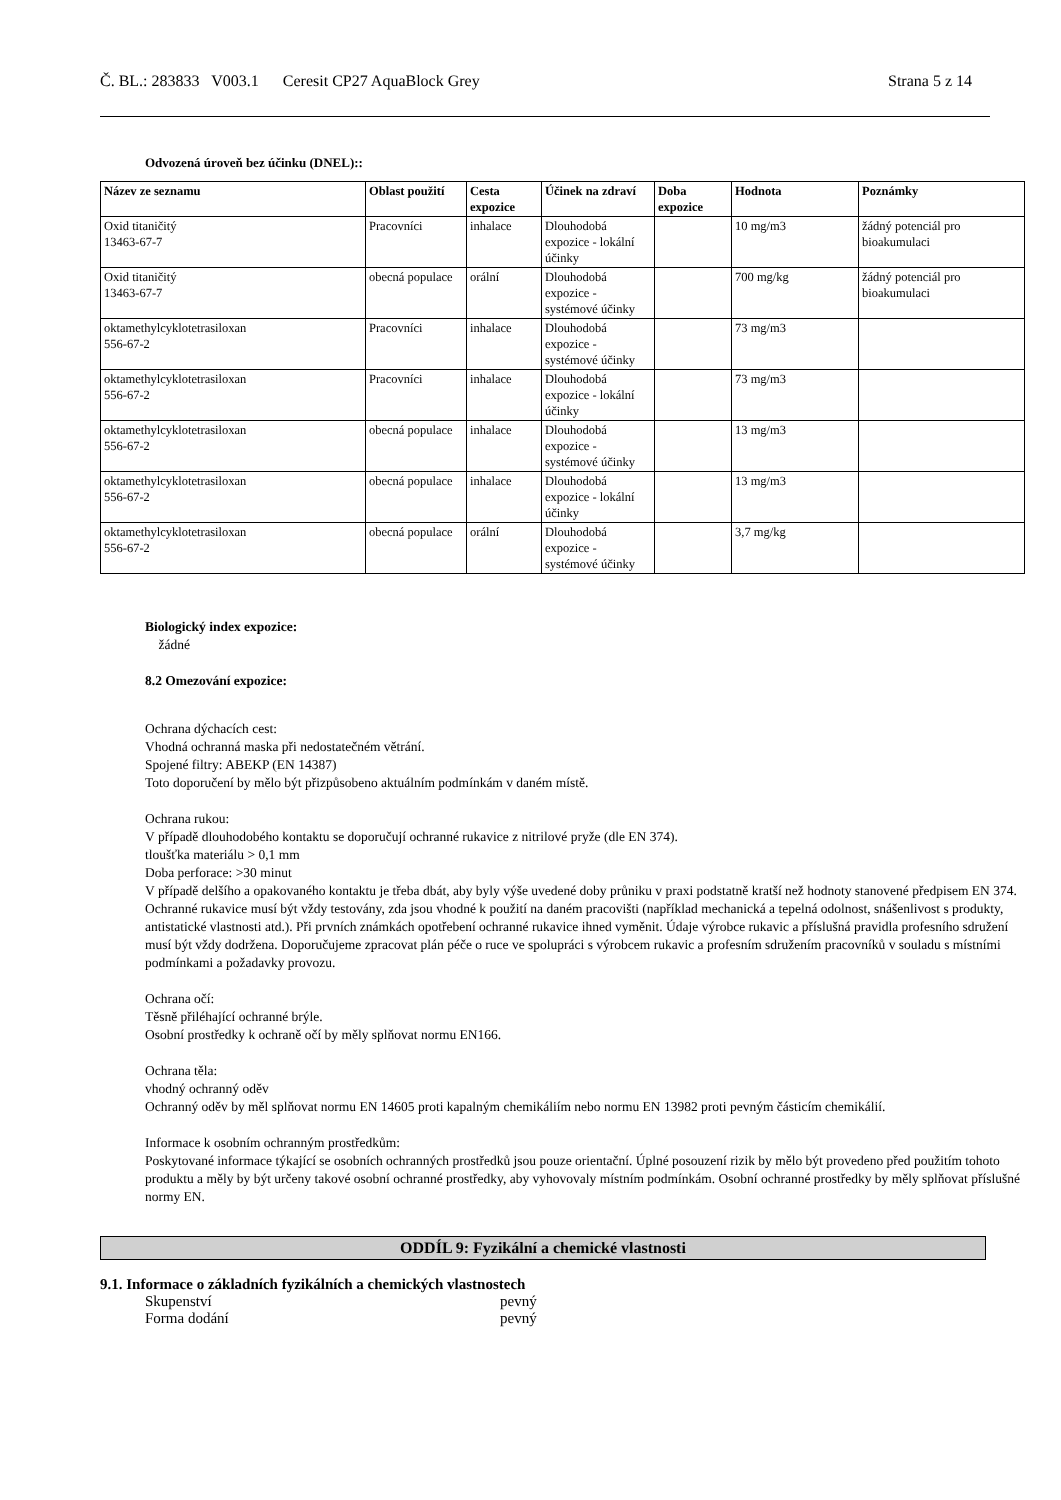Č. BL.: 283833 V003.1 Ceresit CP27 AquaBlock Grey Strana 5 z 14
Odvozená úroveň bez účinku (DNEL)::
| Název ze seznamu | Oblast použití | Cesta expozice | Účinek na zdraví | Doba expozice | Hodnota | Poznámky |
| --- | --- | --- | --- | --- | --- | --- |
| Oxid titaničitý 13463-67-7 | Pracovníci | inhalace | Dlouhodobá expozice - lokální účinky | | 10 mg/m3 | žádný potenciál pro bioakumulaci |
| Oxid titaničitý 13463-67-7 | obecná populace | orální | Dlouhodobá expozice - systémové účinky | | 700 mg/kg | žádný potenciál pro bioakumulaci |
| oktamethylcyklotetrasiloxan 556-67-2 | Pracovníci | inhalace | Dlouhodobá expozice - systémové účinky | | 73 mg/m3 | |
| oktamethylcyklotetrasiloxan 556-67-2 | Pracovníci | inhalace | Dlouhodobá expozice - lokální účinky | | 73 mg/m3 | |
| oktamethylcyklotetrasiloxan 556-67-2 | obecná populace | inhalace | Dlouhodobá expozice - systémové účinky | | 13 mg/m3 | |
| oktamethylcyklotetrasiloxan 556-67-2 | obecná populace | inhalace | Dlouhodobá expozice - lokální účinky | | 13 mg/m3 | |
| oktamethylcyklotetrasiloxan 556-67-2 | obecná populace | orální | Dlouhodobá expozice - systémové účinky | | 3,7 mg/kg | |
Biologický index expozice:
žádné
8.2 Omezování expozice:
Ochrana dýchacích cest:
Vhodná ochranná maska při nedostatečném větrání.
Spojené filtry: ABEKP (EN 14387)
Toto doporučení by mělo být přizpůsobeno aktuálním podmínkám v daném místě.
Ochrana rukou:
V případě dlouhodobého kontaktu se doporučují ochranné rukavice z nitrilové pryže (dle EN 374).
tloušťka materiálu > 0,1 mm
Doba perforace: >30 minut
V případě delšího a opakovaného kontaktu je třeba dbát, aby byly výše uvedené doby průniku v praxi podstatně kratší než hodnoty stanovené předpisem EN 374. Ochranné rukavice musí být vždy testovány, zda jsou vhodné k použití na daném pracovišti (například mechanická a tepelná odolnost, snášenlivost s produkty, antistatické vlastnosti atd.). Při prvních známkách opotřebení ochranné rukavice ihned vyměnit. Údaje výrobce rukavic a příslušná pravidla profesního sdružení musí být vždy dodržena. Doporučujeme zpracovat plán péče o ruce ve spolupráci s výrobcem rukavic a profesním sdružením pracovníků v souladu s místními podmínkami a požadavky provozu.
Ochrana očí:
Těsně přiléhající ochranné brýle.
Osobní prostředky k ochraně očí by měly splňovat normu EN166.
Ochrana těla:
vhodný ochranný oděv
Ochranný oděv by měl splňovat normu EN 14605 proti kapalným chemikáliím nebo normu EN 13982 proti pevným částicím chemikálií.
Informace k osobním ochranným prostředkům:
Poskytované informace týkající se osobních ochranných prostředků jsou pouze orientační. Úplné posouzení rizik by mělo být provedeno před použitím tohoto produktu a měly by být určeny takové osobní ochranné prostředky, aby vyhovovaly místním podmínkám. Osobní ochranné prostředky by měly splňovat příslušné normy EN.
ODDÍL 9: Fyzikální a chemické vlastnosti
9.1. Informace o základních fyzikálních a chemických vlastnostech
Skupenství
pevný
Forma dodání
pevný